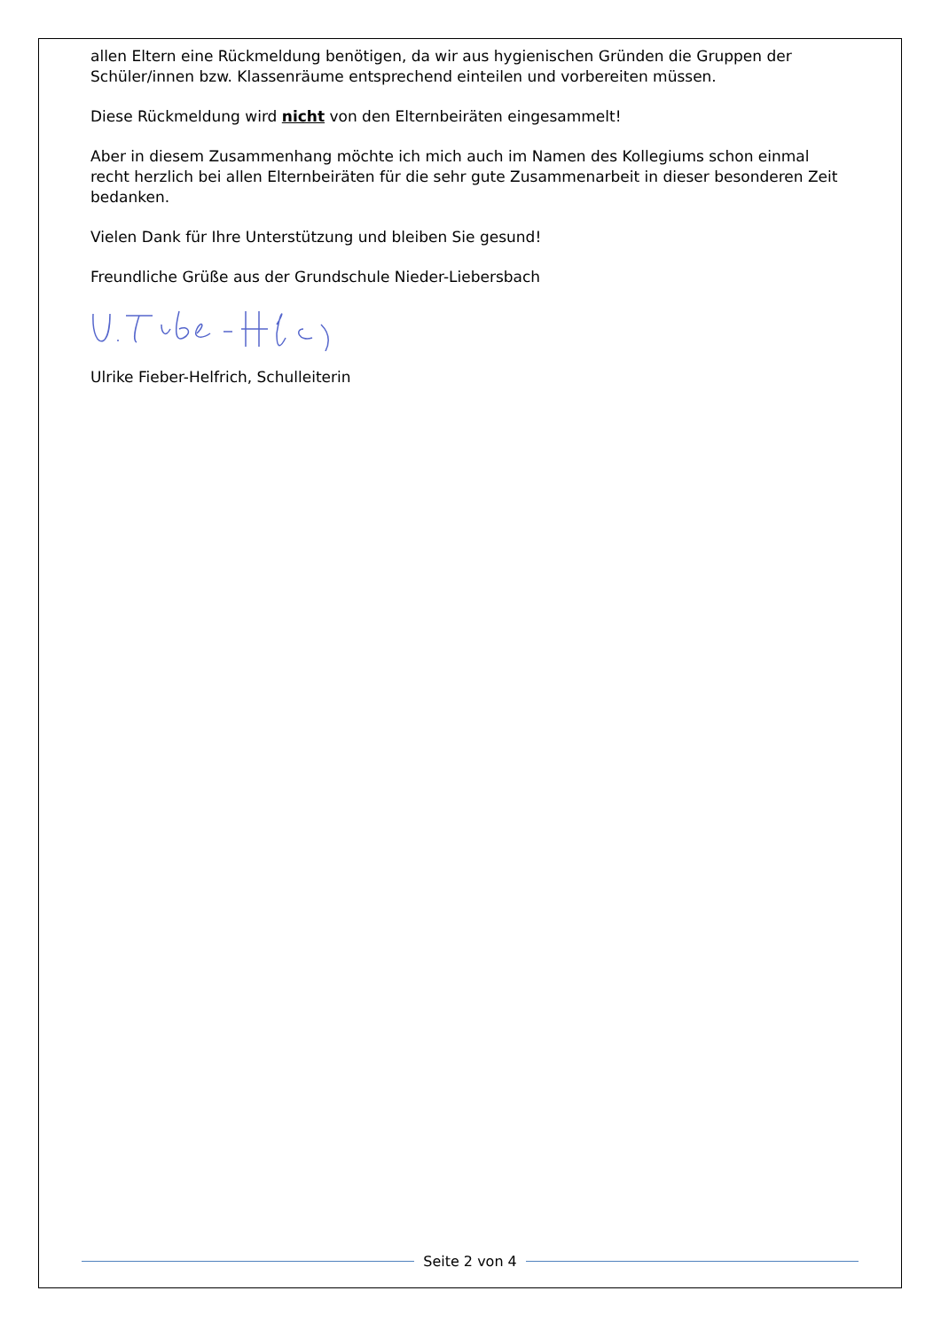allen Eltern eine Rückmeldung benötigen, da wir aus hygienischen Gründen die Gruppen der Schüler/innen bzw. Klassenräume entsprechend einteilen und vorbereiten müssen.
Diese Rückmeldung wird nicht von den Elternbeiräten eingesammelt!
Aber in diesem Zusammenhang möchte ich mich auch im Namen des Kollegiums schon einmal recht herzlich bei allen Elternbeiräten für die sehr gute Zusammenarbeit in dieser besonderen Zeit bedanken.
Vielen Dank für Ihre Unterstützung und bleiben Sie gesund!
Freundliche Grüße aus der Grundschule Nieder-Liebersbach
Ulrike Fieber-Helfrich, Schulleiterin
Seite 2 von 4